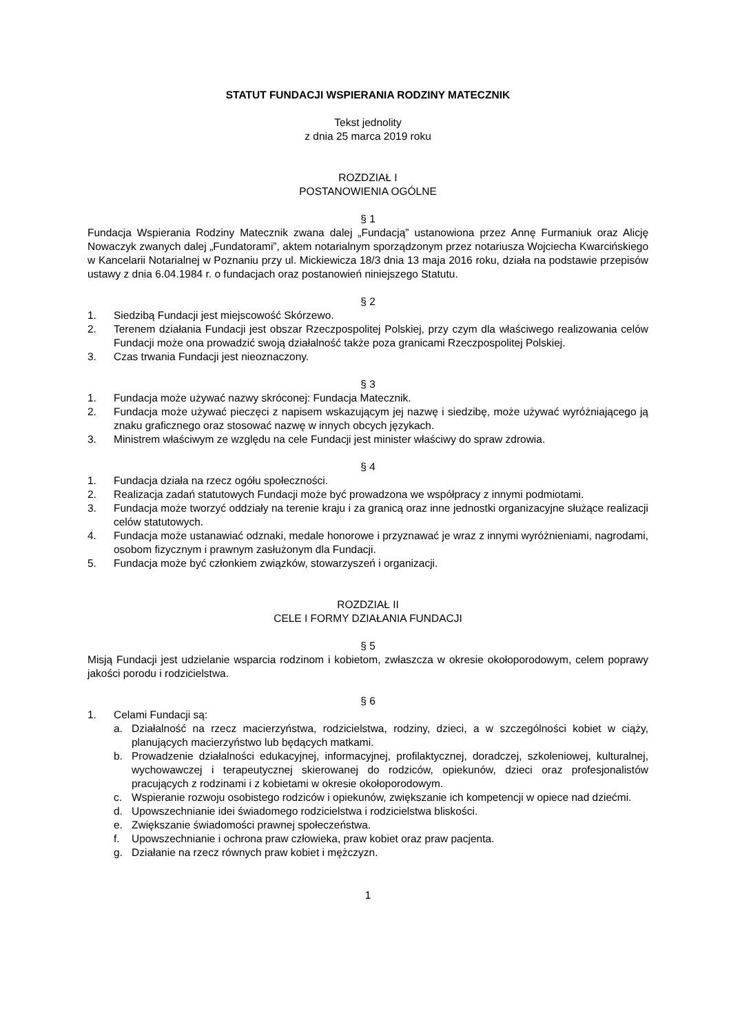STATUT FUNDACJI WSPIERANIA RODZINY MATECZNIK
Tekst jednolity
z dnia 25 marca 2019 roku
ROZDZIAŁ I
POSTANOWIENIA OGÓLNE
§ 1
Fundacja Wspierania Rodziny Matecznik zwana dalej „Fundacją” ustanowiona przez Annę Furmaniuk oraz Alicję Nowaczyk zwanych dalej „Fundatorami”, aktem notarialnym sporządzonym przez notariusza Wojciecha Kwarcińskiego w Kancelarii Notarialnej w Poznaniu przy ul. Mickiewicza 18/3 dnia 13 maja 2016 roku, działa na podstawie przepisów ustawy z dnia 6.04.1984 r. o fundacjach oraz postanowień niniejszego Statutu.
§ 2
1. Siedzibą Fundacji jest miejscowość Skórzewo.
2. Terenem działania Fundacji jest obszar Rzeczpospolitej Polskiej, przy czym dla właściwego realizowania celów Fundacji może ona prowadzić swoją działalność także poza granicami Rzeczpospolitej Polskiej.
3. Czas trwania Fundacji jest nieoznaczony.
§ 3
1. Fundacja może używać nazwy skróconej: Fundacja Matecznik.
2. Fundacja może używać pieczęci z napisem wskazującym jej nazwę i siedzibę, może używać wyróżniającego ją znaku graficznego oraz stosować nazwę w innych obcych językach.
3. Ministrem właściwym ze względu na cele Fundacji jest minister właściwy do spraw zdrowia.
§ 4
1. Fundacja działa na rzecz ogółu społeczności.
2. Realizacja zadań statutowych Fundacji może być prowadzona we współpracy z innymi podmiotami.
3. Fundacja może tworzyć oddziały na terenie kraju i za granicą oraz inne jednostki organizacyjne służące realizacji celów statutowych.
4. Fundacja może ustanawiać odznaki, medale honorowe i przyznawać je wraz z innymi wyróżnieniami, nagrodami, osobom fizycznym i prawnym zasłużonym dla Fundacji.
5. Fundacja może być członkiem związków, stowarzyszeń i organizacji.
ROZDZIAŁ II
CELE I FORMY DZIAŁANIA FUNDACJI
§ 5
Misją Fundacji jest udzielanie wsparcia rodzinom i kobietom, zwłaszcza w okresie okołoporodowym, celem poprawy jakości porodu i rodzicielstwa.
§ 6
1. Celami Fundacji są:
a. Działalność na rzecz macierzyństwa, rodzicielstwa, rodziny, dzieci, a w szczególności kobiet w ciąży, planujących macierzyństwo lub będących matkami.
b. Prowadzenie działalności edukacyjnej, informacyjnej, profilaktycznej, doradczej, szkoleniowej, kulturalnej, wychowawczej i terapeutycznej skierowanej do rodziców, opiekunów, dzieci oraz profesjonalistów pracujących z rodzinami i z kobietami w okresie okołoporodowym.
c. Wspieranie rozwoju osobistego rodziców i opiekunów, zwiększanie ich kompetencji w opiece nad dziećmi.
d. Upowszechnianie idei świadomego rodzicielstwa i rodzicielstwa bliskości.
e. Zwiększanie świadomości prawnej społeczeństwa.
f. Upowszechnianie i ochrona praw człowieka, praw kobiet oraz praw pacjenta.
g. Działanie na rzecz równych praw kobiet i mężczyzn.
1